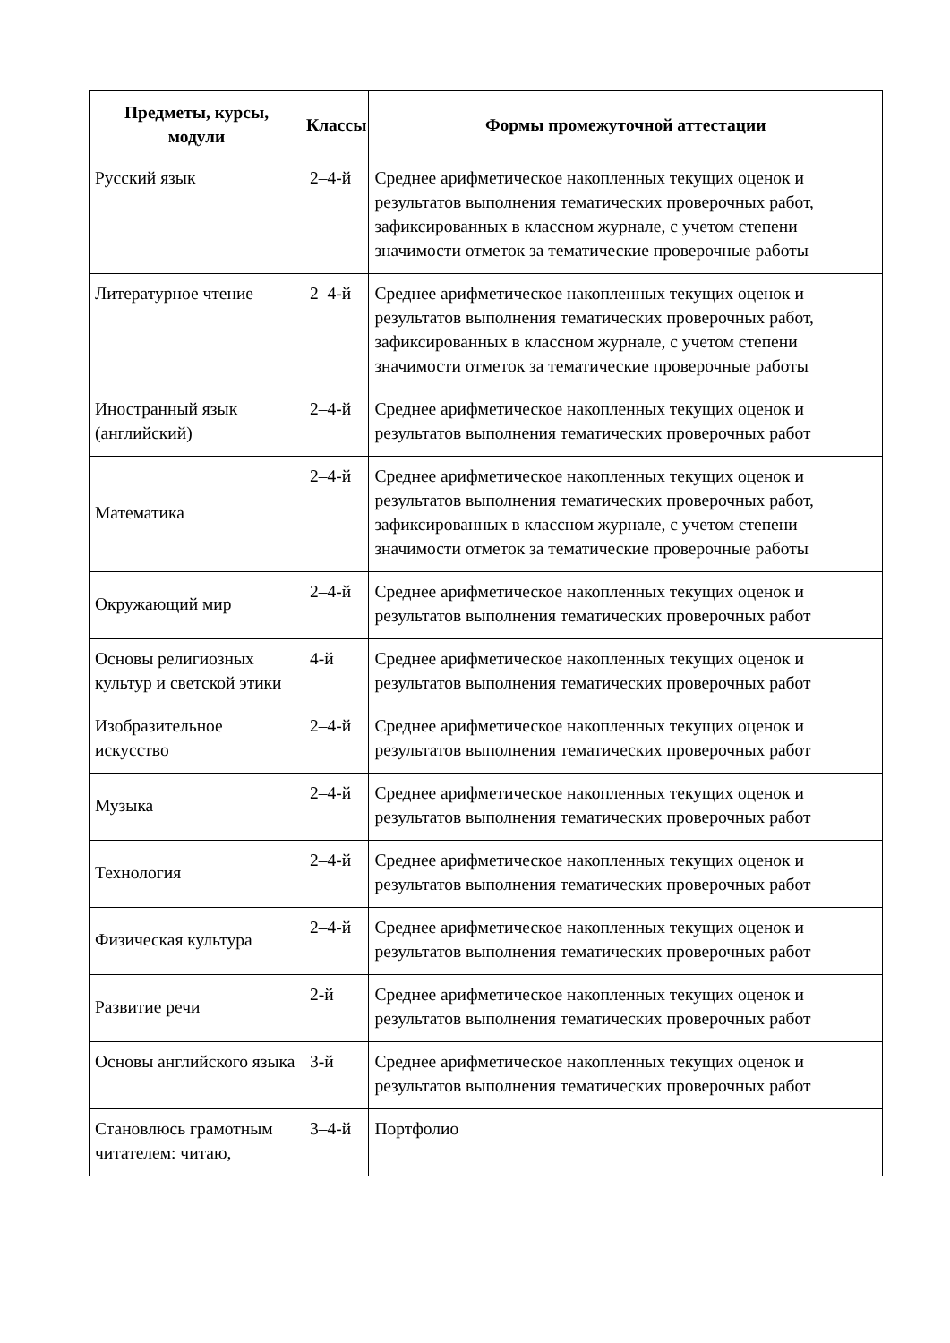| Предметы, курсы, модули | Классы | Формы промежуточной аттестации |
| --- | --- | --- |
| Русский язык | 2–4-й | Среднее арифметическое накопленных текущих оценок и результатов выполнения тематических проверочных работ, зафиксированных в классном журнале, с учетом степени значимости отметок за тематические проверочные работы |
| Литературное чтение | 2–4-й | Среднее арифметическое накопленных текущих оценок и результатов выполнения тематических проверочных работ, зафиксированных в классном журнале, с учетом степени значимости отметок за тематические проверочные работы |
| Иностранный язык (английский) | 2–4-й | Среднее арифметическое накопленных текущих оценок и результатов выполнения тематических проверочных работ |
| Математика | 2–4-й | Среднее арифметическое накопленных текущих оценок и результатов выполнения тематических проверочных работ, зафиксированных в классном журнале, с учетом степени значимости отметок за тематические проверочные работы |
| Окружающий мир | 2–4-й | Среднее арифметическое накопленных текущих оценок и результатов выполнения тематических проверочных работ |
| Основы религиозных культур и светской этики | 4-й | Среднее арифметическое накопленных текущих оценок и результатов выполнения тематических проверочных работ |
| Изобразительное искусство | 2–4-й | Среднее арифметическое накопленных текущих оценок и результатов выполнения тематических проверочных работ |
| Музыка | 2–4-й | Среднее арифметическое накопленных текущих оценок и результатов выполнения тематических проверочных работ |
| Технология | 2–4-й | Среднее арифметическое накопленных текущих оценок и результатов выполнения тематических проверочных работ |
| Физическая культура | 2–4-й | Среднее арифметическое накопленных текущих оценок и результатов выполнения тематических проверочных работ |
| Развитие речи | 2-й | Среднее арифметическое накопленных текущих оценок и результатов выполнения тематических проверочных работ |
| Основы английского языка | 3-й | Среднее арифметическое накопленных текущих оценок и результатов выполнения тематических проверочных работ |
| Становлюсь грамотным читателем: читаю, | 3–4-й | Портфолио |